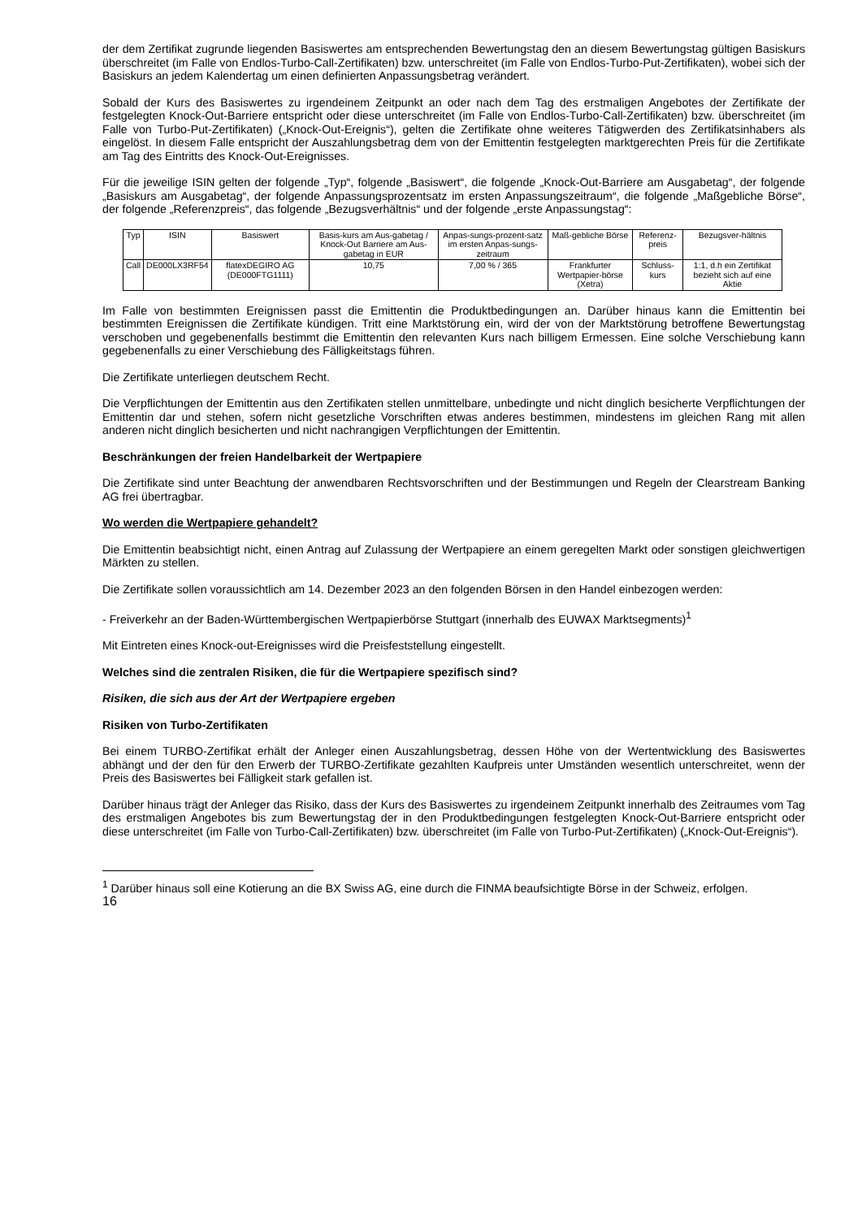der dem Zertifikat zugrunde liegenden Basiswertes am entsprechenden Bewertungstag den an diesem Bewertungstag gültigen Basiskurs überschreitet (im Falle von Endlos-Turbo-Call-Zertifikaten) bzw. unterschreitet (im Falle von Endlos-Turbo-Put-Zertifikaten), wobei sich der Basiskurs an jedem Kalendertag um einen definierten Anpassungsbetrag verändert.
Sobald der Kurs des Basiswertes zu irgendeinem Zeitpunkt an oder nach dem Tag des erstmaligen Angebotes der Zertifikate der festgelegten Knock-Out-Barriere entspricht oder diese unterschreitet (im Falle von Endlos-Turbo-Call-Zertifikaten) bzw. überschreitet (im Falle von Turbo-Put-Zertifikaten) („Knock-Out-Ereignis“), gelten die Zertifikate ohne weiteres Tätigwerden des Zertifikatsinhabers als eingelöst. In diesem Falle entspricht der Auszahlungsbetrag dem von der Emittentin festgelegten marktgerechten Preis für die Zertifikate am Tag des Eintritts des Knock-Out-Ereignisses.
Für die jeweilige ISIN gelten der folgende „Typ“, folgende „Basiswert“, die folgende „Knock-Out-Barriere am Ausgabetag“, der folgende „Basiskurs am Ausgabetag“, der folgende Anpassungsprozentsatz im ersten Anpassungszeitraum“, die folgende „Maßgebliche Börse“, der folgende „Referenzpreis“, das folgende „Bezugsverhältnis“ und der folgende „erste Anpassungstag“:
| Typ | ISIN | Basiswert | Basis-kurs am Aus-gabetag / Knock-Out Barriere am Aus-gabetag in EUR | Anpas-sungs-prozent-satz im ersten Anpas-sungs-zeitraum | Maß-gebliche Börse | Referenz-preis | Bezugsver-hältnis |
| --- | --- | --- | --- | --- | --- | --- | --- |
| Call | DE000LX3RF54 | flatexDEGIRO AG (DE000FTG1111) | 10,75 | 7,00 % / 365 | Frankfurter Wertpapier-börse (Xetra) | Schluss-kurs | 1:1, d.h ein Zertifikat bezieht sich auf eine Aktie |
Im Falle von bestimmten Ereignissen passt die Emittentin die Produktbedingungen an. Darüber hinaus kann die Emittentin bei bestimmten Ereignissen die Zertifikate kündigen. Tritt eine Marktstörung ein, wird der von der Marktstörung betroffene Bewertungstag verschoben und gegebenenfalls bestimmt die Emittentin den relevanten Kurs nach billigem Ermessen. Eine solche Verschiebung kann gegebenenfalls zu einer Verschiebung des Fälligkeitstags führen.
Die Zertifikate unterliegen deutschem Recht.
Die Verpflichtungen der Emittentin aus den Zertifikaten stellen unmittelbare, unbedingte und nicht dinglich besicherte Verpflichtungen der Emittentin dar und stehen, sofern nicht gesetzliche Vorschriften etwas anderes bestimmen, mindestens im gleichen Rang mit allen anderen nicht dinglich besicherten und nicht nachrangigen Verpflichtungen der Emittentin.
Beschränkungen der freien Handelbarkeit der Wertpapiere
Die Zertifikate sind unter Beachtung der anwendbaren Rechtsvorschriften und der Bestimmungen und Regeln der Clearstream Banking AG frei übertragbar.
Wo werden die Wertpapiere gehandelt?
Die Emittentin beabsichtigt nicht, einen Antrag auf Zulassung der Wertpapiere an einem geregelten Markt oder sonstigen gleichwertigen Märkten zu stellen.
Die Zertifikate sollen voraussichtlich am 14. Dezember 2023 an den folgenden Börsen in den Handel einbezogen werden:
- Freiverkehr an der Baden-Württembergischen Wertpapierbörse Stuttgart (innerhalb des EUWAX Marktsegments)<sup>1</sup>
Mit Eintreten eines Knock-out-Ereignisses wird die Preisfeststellung eingestellt.
Welches sind die zentralen Risiken, die für die Wertpapiere spezifisch sind?
Risiken, die sich aus der Art der Wertpapiere ergeben
Risiken von Turbo-Zertifikaten
Bei einem TURBO-Zertifikat erhält der Anleger einen Auszahlungsbetrag, dessen Höhe von der Wertentwicklung des Basiswertes abhängt und der den für den Erwerb der TURBO-Zertifikate gezahlten Kaufpreis unter Umständen wesentlich unterschreitet, wenn der Preis des Basiswertes bei Fälligkeit stark gefallen ist.
Darüber hinaus trägt der Anleger das Risiko, dass der Kurs des Basiswertes zu irgendeinem Zeitpunkt innerhalb des Zeitraumes vom Tag des erstmaligen Angebotes bis zum Bewertungstag der in den Produktbedingungen festgelegten Knock-Out-Barriere entspricht oder diese unterschreitet (im Falle von Turbo-Call-Zertifikaten) bzw. überschreitet (im Falle von Turbo-Put-Zertifikaten) („Knock-Out-Ereignis“).
<sup>1</sup> Darüber hinaus soll eine Kotierung an die BX Swiss AG, eine durch die FINMA beaufsichtigte Börse in der Schweiz, erfolgen.
16